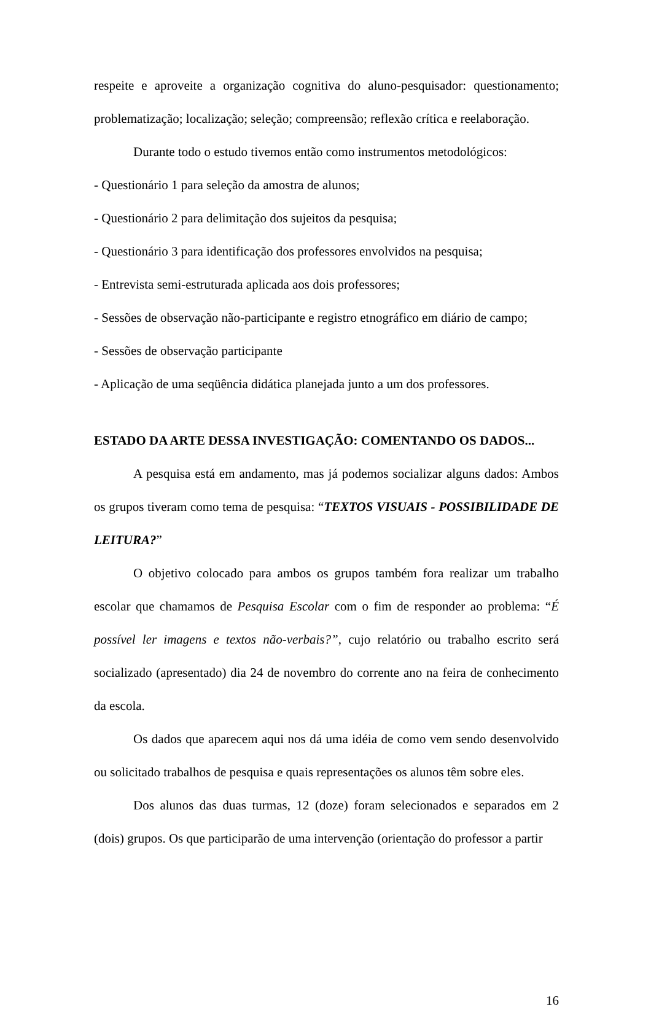respeite e aproveite a organização cognitiva do aluno-pesquisador: questionamento; problematização; localização; seleção; compreensão; reflexão crítica e reelaboração.
Durante todo o estudo tivemos então como instrumentos metodológicos:
- Questionário 1 para seleção da amostra de alunos;
- Questionário 2 para delimitação dos sujeitos da pesquisa;
- Questionário 3 para identificação dos professores envolvidos na pesquisa;
- Entrevista semi-estruturada aplicada aos dois professores;
- Sessões de observação não-participante e registro etnográfico em diário de campo;
- Sessões de observação participante
- Aplicação de uma seqüência didática planejada junto a um dos professores.
ESTADO DA ARTE DESSA INVESTIGAÇÃO: COMENTANDO OS DADOS...
A pesquisa está em andamento, mas já podemos socializar alguns dados: Ambos os grupos tiveram como tema de pesquisa: “TEXTOS VISUAIS - POSSIBILIDADE DE LEITURA?”
O objetivo colocado para ambos os grupos também fora realizar um trabalho escolar que chamamos de Pesquisa Escolar com o fim de responder ao problema: “É possível ler imagens e textos não-verbais?”, cujo relatório ou trabalho escrito será socializado (apresentado) dia 24 de novembro do corrente ano na feira de conhecimento da escola.
Os dados que aparecem aqui nos dá uma idéia de como vem sendo desenvolvido ou solicitado trabalhos de pesquisa e quais representações os alunos têm sobre eles.
Dos alunos das duas turmas, 12 (doze) foram selecionados e separados em 2 (dois) grupos. Os que participarão de uma intervenção (orientação do professor a partir
16